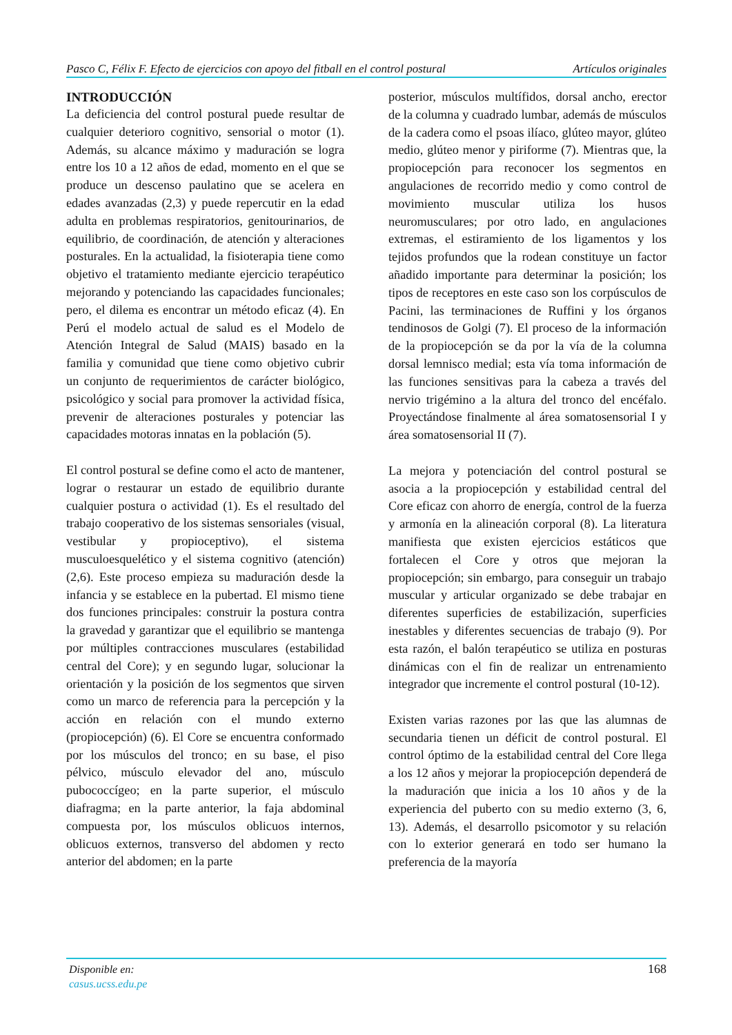Pasco C, Félix F. Efecto de ejercicios con apoyo del fitball en el control postural Artículos originales
INTRODUCCIÓN
La deficiencia del control postural puede resultar de cualquier deterioro cognitivo, sensorial o motor (1). Además, su alcance máximo y maduración se logra entre los 10 a 12 años de edad, momento en el que se produce un descenso paulatino que se acelera en edades avanzadas (2,3) y puede repercutir en la edad adulta en problemas respiratorios, genitourinarios, de equilibrio, de coordinación, de atención y alteraciones posturales. En la actualidad, la fisioterapia tiene como objetivo el tratamiento mediante ejercicio terapéutico mejorando y potenciando las capacidades funcionales; pero, el dilema es encontrar un método eficaz (4). En Perú el modelo actual de salud es el Modelo de Atención Integral de Salud (MAIS) basado en la familia y comunidad que tiene como objetivo cubrir un conjunto de requerimientos de carácter biológico, psicológico y social para promover la actividad física, prevenir de alteraciones posturales y potenciar las capacidades motoras innatas en la población (5).
El control postural se define como el acto de mantener, lograr o restaurar un estado de equilibrio durante cualquier postura o actividad (1). Es el resultado del trabajo cooperativo de los sistemas sensoriales (visual, vestibular y propioceptivo), el sistema musculoesquelético y el sistema cognitivo (atención) (2,6). Este proceso empieza su maduración desde la infancia y se establece en la pubertad. El mismo tiene dos funciones principales: construir la postura contra la gravedad y garantizar que el equilibrio se mantenga por múltiples contracciones musculares (estabilidad central del Core); y en segundo lugar, solucionar la orientación y la posición de los segmentos que sirven como un marco de referencia para la percepción y la acción en relación con el mundo externo (propiocepción) (6). El Core se encuentra conformado por los músculos del tronco; en su base, el piso pélvico, músculo elevador del ano, músculo pubococcígeo; en la parte superior, el músculo diafragma; en la parte anterior, la faja abdominal compuesta por, los músculos oblicuos internos, oblicuos externos, transverso del abdomen y recto anterior del abdomen; en la parte
posterior, músculos multífidos, dorsal ancho, erector de la columna y cuadrado lumbar, además de músculos de la cadera como el psoas ilíaco, glúteo mayor, glúteo medio, glúteo menor y piriforme (7). Mientras que, la propiocepción para reconocer los segmentos en angulaciones de recorrido medio y como control de movimiento muscular utiliza los husos neuromusculares; por otro lado, en angulaciones extremas, el estiramiento de los ligamentos y los tejidos profundos que la rodean constituye un factor añadido importante para determinar la posición; los tipos de receptores en este caso son los corpúsculos de Pacini, las terminaciones de Ruffini y los órganos tendinosos de Golgi (7). El proceso de la información de la propiocepción se da por la vía de la columna dorsal lemnisco medial; esta vía toma información de las funciones sensitivas para la cabeza a través del nervio trigémino a la altura del tronco del encéfalo. Proyectándose finalmente al área somatosensorial I y área somatosensorial II (7).
La mejora y potenciación del control postural se asocia a la propiocepción y estabilidad central del Core eficaz con ahorro de energía, control de la fuerza y armonía en la alineación corporal (8). La literatura manifiesta que existen ejercicios estáticos que fortalecen el Core y otros que mejoran la propiocepción; sin embargo, para conseguir un trabajo muscular y articular organizado se debe trabajar en diferentes superficies de estabilización, superficies inestables y diferentes secuencias de trabajo (9). Por esta razón, el balón terapéutico se utiliza en posturas dinámicas con el fin de realizar un entrenamiento integrador que incremente el control postural (10-12).
Existen varias razones por las que las alumnas de secundaria tienen un déficit de control postural. El control óptimo de la estabilidad central del Core llega a los 12 años y mejorar la propiocepción dependerá de la maduración que inicia a los 10 años y de la experiencia del puberto con su medio externo (3, 6, 13). Además, el desarrollo psicomotor y su relación con lo exterior generará en todo ser humano la preferencia de la mayoría
Disponible en:
casus.ucss.edu.pe
168